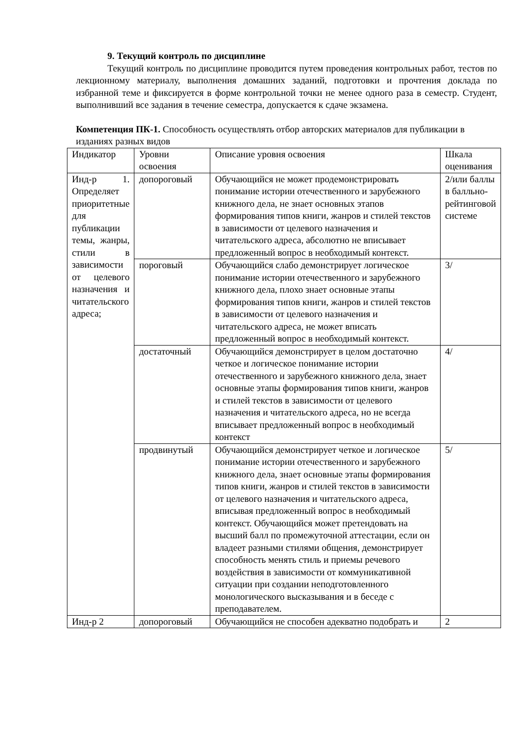9. Текущий контроль по дисциплине
Текущий контроль по дисциплине проводится путем проведения контрольных работ, тестов по лекционному материалу, выполнения домашних заданий, подготовки и прочтения доклада по избранной теме и фиксируется в форме контрольной точки не менее одного раза в семестр. Студент, выполнивший все задания в течение семестра, допускается к сдаче экзамена.
Компетенция ПК-1. Способность осуществлять отбор авторских материалов для публикации в изданиях разных видов
| Индикатор | Уровни освоения | Описание уровня освоения | Шкала оценивания |
| Инд-р 1. Определяет приоритетные для публикации темы, жанры, стили в зависимости от целевого назначения и читательского адреса; | допороговый | Обучающийся не может продемонстрировать понимание истории отечественного и зарубежного книжного дела, не знает основных этапов формирования типов книги, жанров и стилей текстов в зависимости от целевого назначения и читательского адреса, абсолютно не вписывает предложенный вопрос в необходимый контекст. | 2/или баллы в балльно-рейтинговой системе |
| | пороговый | Обучающийся слабо демонстрирует логическое понимание истории отечественного и зарубежного книжного дела, плохо знает основные этапы формирования типов книги, жанров и стилей текстов в зависимости от целевого назначения и читательского адреса, не может вписать предложенный вопрос в необходимый контекст. | 3/ |
| | достаточный | Обучающийся демонстрирует в целом достаточно четкое и логическое понимание истории отечественного и зарубежного книжного дела, знает основные этапы формирования типов книги, жанров и стилей текстов в зависимости от целевого назначения и читательского адреса, но не всегда вписывает предложенный вопрос в необходимый контекст | 4/ |
| | продвинутый | Обучающийся демонстрирует четкое и логическое понимание истории отечественного и зарубежного книжного дела, знает основные этапы формирования типов книги, жанров и стилей текстов в зависимости от целевого назначения и читательского адреса, вписывая предложенный вопрос в необходимый контекст. Обучающийся может претендовать на высший балл по промежуточной аттестации, если он владеет разными стилями общения, демонстрирует способность менять стиль и приемы речевого воздействия в зависимости от коммуникативной ситуации при создании неподготовленного монологического высказывания и в беседе с преподавателем. | 5/ |
| Инд-р 2 | допороговый | Обучающийся не способен адекватно подобрать и | 2 |